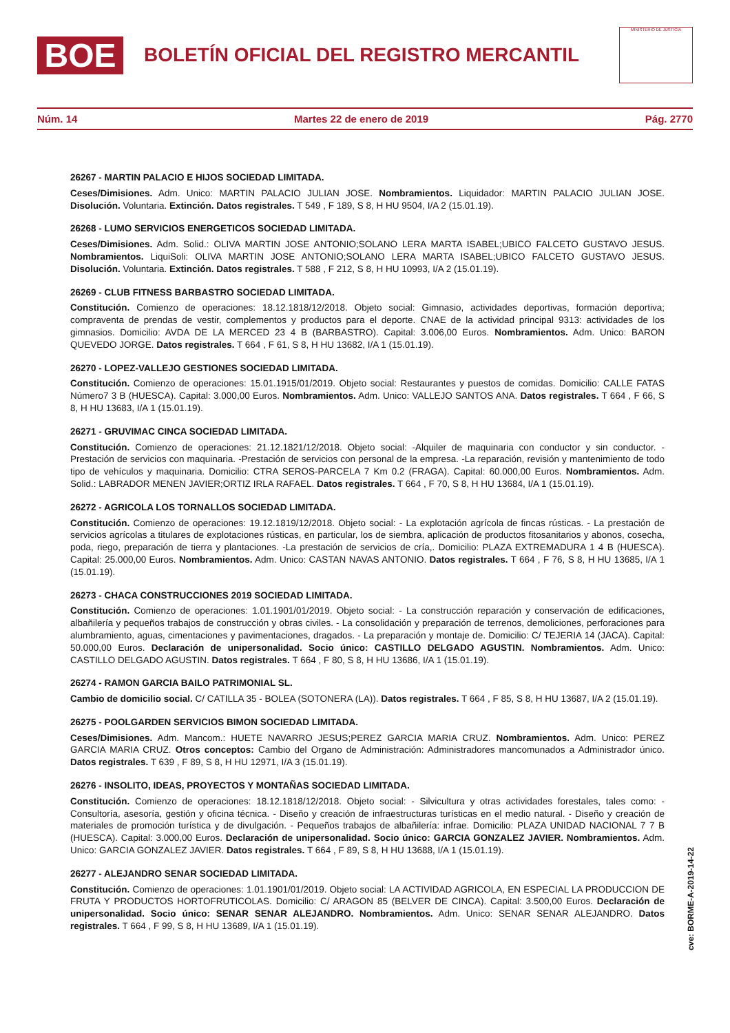BOE
BOLETÍN OFICIAL DEL REGISTRO MERCANTIL
MINISTERIO DE JUSTICIA
Núm. 14 Martes 22 de enero de 2019 Pág. 2770
26267 - MARTIN PALACIO E HIJOS SOCIEDAD LIMITADA.
Ceses/Dimisiones. Adm. Unico: MARTIN PALACIO JULIAN JOSE. Nombramientos. Liquidador: MARTIN PALACIO JULIAN JOSE. Disolución. Voluntaria. Extinción. Datos registrales. T 549 , F 189, S 8, H HU 9504, I/A 2 (15.01.19).
26268 - LUMO SERVICIOS ENERGETICOS SOCIEDAD LIMITADA.
Ceses/Dimisiones. Adm. Solid.: OLIVA MARTIN JOSE ANTONIO;SOLANO LERA MARTA ISABEL;UBICO FALCETO GUSTAVO JESUS. Nombramientos. LiquiSoli: OLIVA MARTIN JOSE ANTONIO;SOLANO LERA MARTA ISABEL;UBICO FALCETO GUSTAVO JESUS. Disolución. Voluntaria. Extinción. Datos registrales. T 588 , F 212, S 8, H HU 10993, I/A 2 (15.01.19).
26269 - CLUB FITNESS BARBASTRO SOCIEDAD LIMITADA.
Constitución. Comienzo de operaciones: 18.12.1818/12/2018. Objeto social: Gimnasio, actividades deportivas, formación deportiva; compraventa de prendas de vestir, complementos y productos para el deporte. CNAE de la actividad principal 9313: actividades de los gimnasios. Domicilio: AVDA DE LA MERCED 23 4 B (BARBASTRO). Capital: 3.006,00 Euros. Nombramientos. Adm. Unico: BARON QUEVEDO JORGE. Datos registrales. T 664 , F 61, S 8, H HU 13682, I/A 1 (15.01.19).
26270 - LOPEZ-VALLEJO GESTIONES SOCIEDAD LIMITADA.
Constitución. Comienzo de operaciones: 15.01.1915/01/2019. Objeto social: Restaurantes y puestos de comidas. Domicilio: CALLE FATAS Número7 3 B (HUESCA). Capital: 3.000,00 Euros. Nombramientos. Adm. Unico: VALLEJO SANTOS ANA. Datos registrales. T 664 , F 66, S 8, H HU 13683, I/A 1 (15.01.19).
26271 - GRUVIMAC CINCA SOCIEDAD LIMITADA.
Constitución. Comienzo de operaciones: 21.12.1821/12/2018. Objeto social: -Alquiler de maquinaria con conductor y sin conductor. -Prestación de servicios con maquinaria. -Prestación de servicios con personal de la empresa. -La reparación, revisión y mantenimiento de todo tipo de vehículos y maquinaria. Domicilio: CTRA SEROS-PARCELA 7 Km 0.2 (FRAGA). Capital: 60.000,00 Euros. Nombramientos. Adm. Solid.: LABRADOR MENEN JAVIER;ORTIZ IRLA RAFAEL. Datos registrales. T 664 , F 70, S 8, H HU 13684, I/A 1 (15.01.19).
26272 - AGRICOLA LOS TORNALLOS SOCIEDAD LIMITADA.
Constitución. Comienzo de operaciones: 19.12.1819/12/2018. Objeto social: - La explotación agrícola de fincas rústicas. - La prestación de servicios agrícolas a titulares de explotaciones rústicas, en particular, los de siembra, aplicación de productos fitosanitarios y abonos, cosecha, poda, riego, preparación de tierra y plantaciones. -La prestación de servicios de cría,. Domicilio: PLAZA EXTREMADURA 1 4 B (HUESCA). Capital: 25.000,00 Euros. Nombramientos. Adm. Unico: CASTAN NAVAS ANTONIO. Datos registrales. T 664 , F 76, S 8, H HU 13685, I/A 1 (15.01.19).
26273 - CHACA CONSTRUCCIONES 2019 SOCIEDAD LIMITADA.
Constitución. Comienzo de operaciones: 1.01.1901/01/2019. Objeto social: - La construcción reparación y conservación de edificaciones, albañilería y pequeños trabajos de construcción y obras civiles. - La consolidación y preparación de terrenos, demoliciones, perforaciones para alumbramiento, aguas, cimentaciones y pavimentaciones, dragados. - La preparación y montaje de. Domicilio: C/ TEJERIA 14 (JACA). Capital: 50.000,00 Euros. Declaración de unipersonalidad. Socio único: CASTILLO DELGADO AGUSTIN. Nombramientos. Adm. Unico: CASTILLO DELGADO AGUSTIN. Datos registrales. T 664 , F 80, S 8, H HU 13686, I/A 1 (15.01.19).
26274 - RAMON GARCIA BAILO PATRIMONIAL SL.
Cambio de domicilio social. C/ CATILLA 35 - BOLEA (SOTONERA (LA)). Datos registrales. T 664 , F 85, S 8, H HU 13687, I/A 2 (15.01.19).
26275 - POOLGARDEN SERVICIOS BIMON SOCIEDAD LIMITADA.
Ceses/Dimisiones. Adm. Mancom.: HUETE NAVARRO JESUS;PEREZ GARCIA MARIA CRUZ. Nombramientos. Adm. Unico: PEREZ GARCIA MARIA CRUZ. Otros conceptos: Cambio del Organo de Administración: Administradores mancomunados a Administrador único. Datos registrales. T 639 , F 89, S 8, H HU 12971, I/A 3 (15.01.19).
26276 - INSOLITO, IDEAS, PROYECTOS Y MONTAÑAS SOCIEDAD LIMITADA.
Constitución. Comienzo de operaciones: 18.12.1818/12/2018. Objeto social: - Silvicultura y otras actividades forestales, tales como: - Consultoría, asesoría, gestión y oficina técnica. - Diseño y creación de infraestructuras turísticas en el medio natural. - Diseño y creación de materiales de promoción turística y de divulgación. - Pequeños trabajos de albañilería: infrae. Domicilio: PLAZA UNIDAD NACIONAL 7 7 B (HUESCA). Capital: 3.000,00 Euros. Declaración de unipersonalidad. Socio único: GARCIA GONZALEZ JAVIER. Nombramientos. Adm. Unico: GARCIA GONZALEZ JAVIER. Datos registrales. T 664 , F 89, S 8, H HU 13688, I/A 1 (15.01.19).
26277 - ALEJANDRO SENAR SOCIEDAD LIMITADA.
Constitución. Comienzo de operaciones: 1.01.1901/01/2019. Objeto social: LA ACTIVIDAD AGRICOLA, EN ESPECIAL LA PRODUCCION DE FRUTA Y PRODUCTOS HORTOFRUTICOLAS. Domicilio: C/ ARAGON 85 (BELVER DE CINCA). Capital: 3.500,00 Euros. Declaración de unipersonalidad. Socio único: SENAR SENAR ALEJANDRO. Nombramientos. Adm. Unico: SENAR SENAR ALEJANDRO. Datos registrales. T 664 , F 99, S 8, H HU 13689, I/A 1 (15.01.19).
cve: BORME-A-2019-14-22